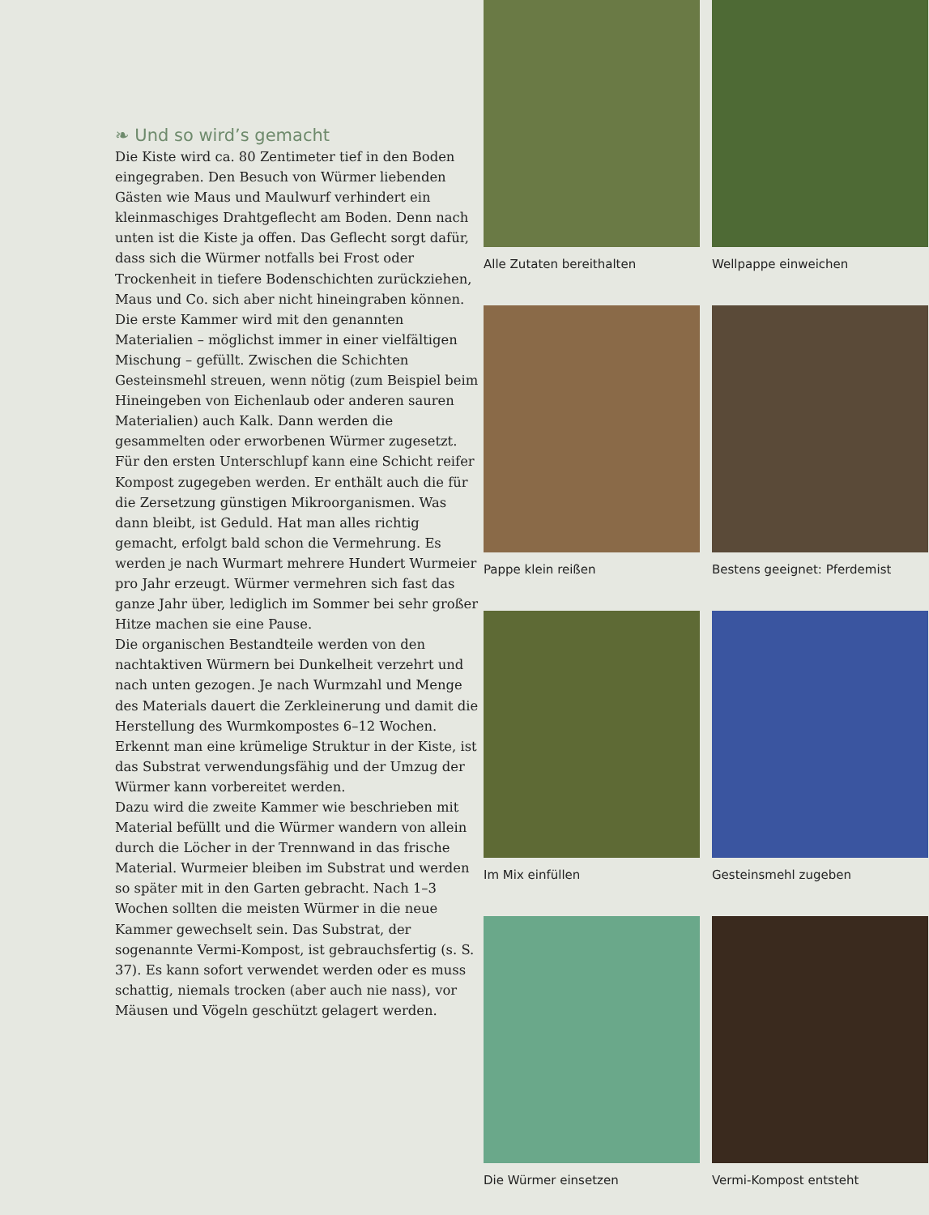❧ Und so wird’s gemacht
Die Kiste wird ca. 80 Zentimeter tief in den Boden eingegraben. Den Besuch von Würmer liebenden Gästen wie Maus und Maulwurf verhindert ein kleinmaschiges Drahtgeflecht am Boden. Denn nach unten ist die Kiste ja offen. Das Geflecht sorgt dafür, dass sich die Würmer notfalls bei Frost oder Trockenheit in tiefere Bodenschichten zurückziehen, Maus und Co. sich aber nicht hineingraben können.
Die erste Kammer wird mit den genannten Materialien – möglichst immer in einer vielfältigen Mischung – gefüllt. Zwischen die Schichten Gesteinsmehl streuen, wenn nötig (zum Beispiel beim Hineingeben von Eichenlaub oder anderen sauren Materialien) auch Kalk. Dann werden die gesammelten oder erworbenen Würmer zugesetzt. Für den ersten Unterschlupf kann eine Schicht reifer Kompost zugegeben werden. Er enthält auch die für die Zersetzung günstigen Mikroorganismen. Was dann bleibt, ist Geduld. Hat man alles richtig gemacht, erfolgt bald schon die Vermehrung. Es werden je nach Wurmart mehrere Hundert Wurmeier pro Jahr erzeugt. Würmer vermehren sich fast das ganze Jahr über, lediglich im Sommer bei sehr großer Hitze machen sie eine Pause.
Die organischen Bestandteile werden von den nachtaktiven Würmern bei Dunkelheit verzehrt und nach unten gezogen. Je nach Wurmzahl und Menge des Materials dauert die Zerkleinerung und damit die Herstellung des Wurmkompostes 6–12 Wochen. Erkennt man eine krümelige Struktur in der Kiste, ist das Substrat verwendungsfähig und der Umzug der Würmer kann vorbereitet werden.
Dazu wird die zweite Kammer wie beschrieben mit Material befüllt und die Würmer wandern von allein durch die Löcher in der Trennwand in das frische Material. Wurmeier bleiben im Substrat und werden so später mit in den Garten gebracht. Nach 1–3 Wochen sollten die meisten Würmer in die neue Kammer gewechselt sein. Das Substrat, der sogenannte Vermi-Kompost, ist gebrauchsfertig (s. S. 37). Es kann sofort verwendet werden oder es muss schattig, niemals trocken (aber auch nie nass), vor Mäusen und Vögeln geschützt gelagert werden.
Alle Zutaten bereithalten
Wellpappe einweichen
Pappe klein reißen
Bestens geeignet: Pferdemist
Im Mix einfüllen
Gesteinsmehl zugeben
Die Würmer einsetzen
Vermi-Kompost entsteht